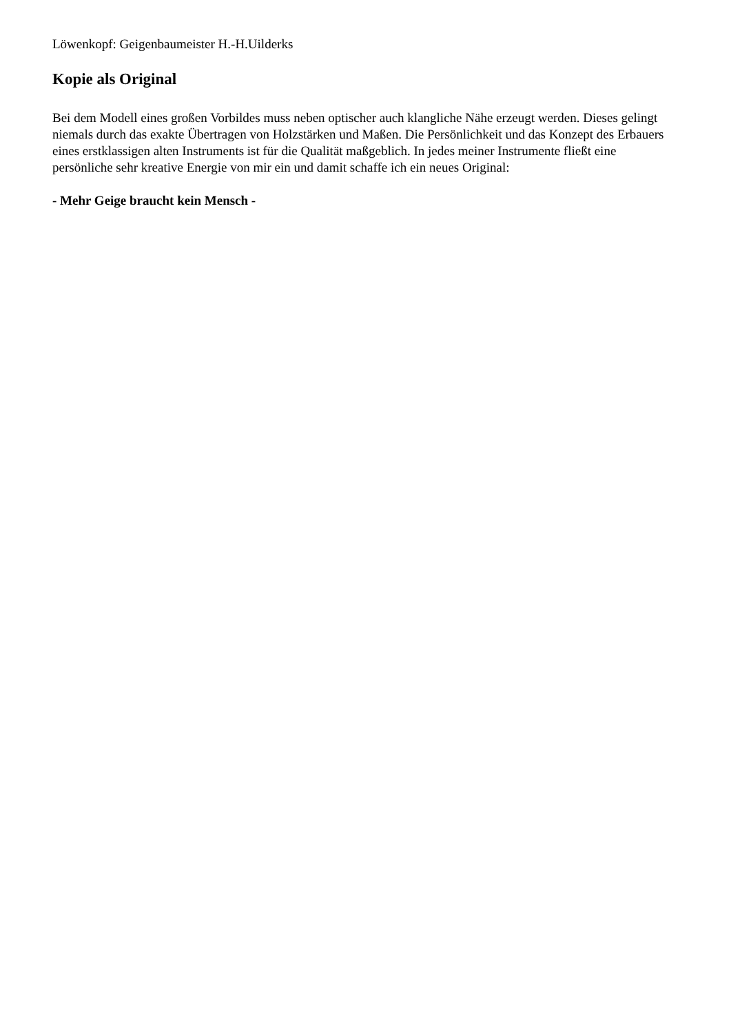Löwenkopf: Geigenbaumeister H.-H.Uilderks
Kopie als Original
Bei dem Modell eines großen Vorbildes muss neben optischer auch klangliche Nähe erzeugt werden. Dieses gelingt niemals durch das exakte Übertragen von Holzstärken und Maßen. Die Persönlichkeit und das Konzept des Erbauers eines erstklassigen alten Instruments ist für die Qualität maßgeblich. In jedes meiner Instrumente fließt eine persönliche sehr kreative Energie von mir ein und damit schaffe ich ein neues Original:
- Mehr Geige braucht kein Mensch -